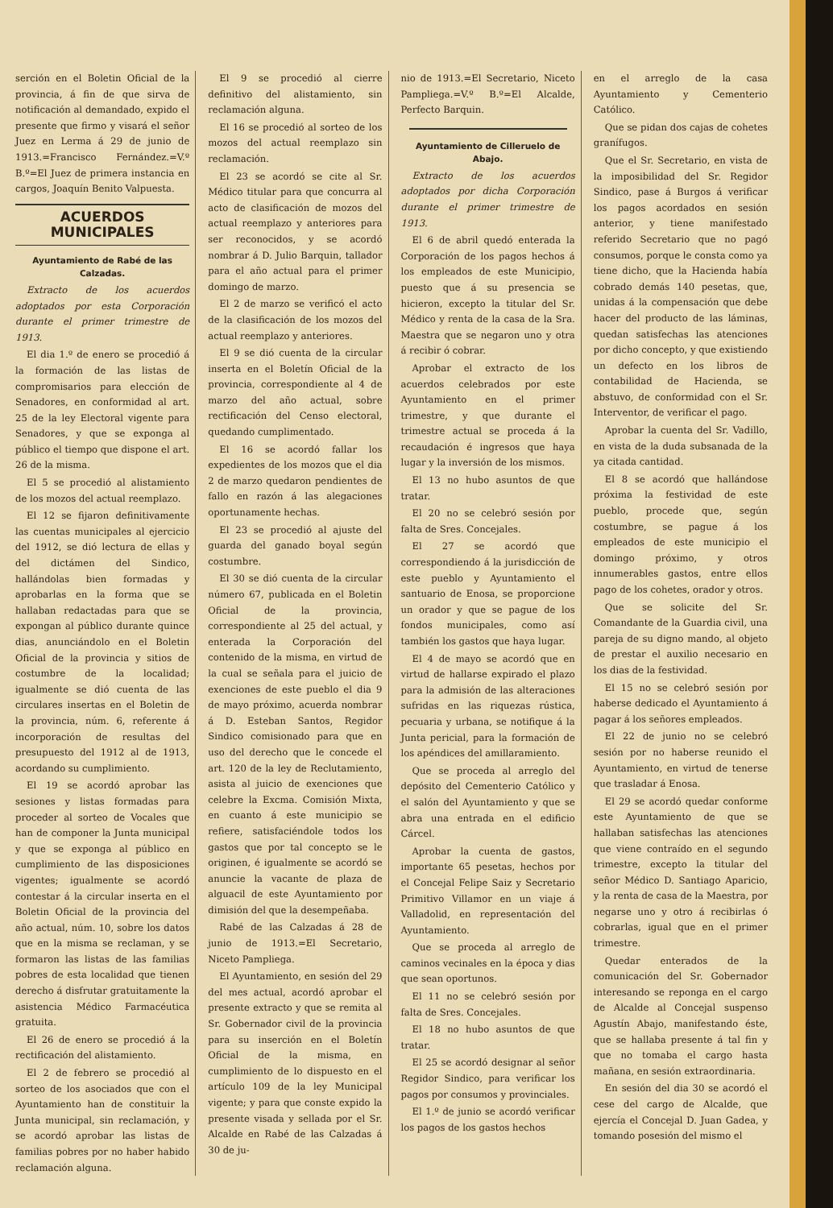serción en el Boletin Oficial de la provincia, á fin de que sirva de notificación al demandado, expido el presente que firmo y visará el señor Juez en Lerma á 29 de junio de 1913.=Francisco Fernández.=V.º B.º=El Juez de primera instancia en cargos, Joaquín Benito Valpuesta.
ACUERDOS MUNICIPALES
Ayuntamiento de Rabé de las Calzadas.
Extracto de los acuerdos adoptados por esta Corporación durante el primer trimestre de 1913.
El dia 1.º de enero se procedió á la formación de las listas de compromisarios para elección de Senadores, en conformidad al art. 25 de la ley Electoral vigente para Senadores, y que se exponga al público el tiempo que dispone el art. 26 de la misma.
El 5 se procedió al alistamiento de los mozos del actual reemplazo.
El 12 se fijaron definitivamente las cuentas municipales al ejercicio del 1912, se dió lectura de ellas y del dictámen del Sindico, hallándolas bien formadas y aprobarlas en la forma que se hallaban redactadas para que se expongan al público durante quince dias, anunciándolo en el Boletin Oficial de la provincia y sitios de costumbre de la localidad; igualmente se dió cuenta de las circulares insertas en el Boletin de la provincia, núm. 6, referente á incorporación de resultas del presupuesto del 1912 al de 1913, acordando su cumplimiento.
El 19 se acordó aprobar las sesiones y listas formadas para proceder al sorteo de Vocales que han de componer la Junta municipal y que se exponga al público en cumplimiento de las disposiciones vigentes; igualmente se acordó contestar á la circular inserta en el Boletin Oficial de la provincia del año actual, núm. 10, sobre los datos que en la misma se reclaman, y se formaron las listas de las familias pobres de esta localidad que tienen derecho á disfrutar gratuitamente la asistencia Médico Farmacéutica gratuita.
El 26 de enero se procedió á la rectificación del alistamiento.
El 2 de febrero se procedió al sorteo de los asociados que con el Ayuntamiento han de constituir la Junta municipal, sin reclamación, y se acordó aprobar las listas de familias pobres por no haber habido reclamación alguna.
El 9 se procedió al cierre definitivo del alistamiento, sin reclamación alguna.
El 16 se procedió al sorteo de los mozos del actual reemplazo sin reclamación.
El 23 se acordó se cite al Sr. Médico titular para que concurra al acto de clasificación de mozos del actual reemplazo y anteriores para ser reconocidos, y se acordó nombrar á D. Julio Barquin, tallador para el año actual para el primer domingo de marzo.
El 2 de marzo se verificó el acto de la clasificación de los mozos del actual reemplazo y anteriores.
El 9 se dió cuenta de la circular inserta en el Boletín Oficial de la provincia, correspondiente al 4 de marzo del año actual, sobre rectificación del Censo electoral, quedando cumplimentado.
El 16 se acordó fallar los expedientes de los mozos que el dia 2 de marzo quedaron pendientes de fallo en razón á las alegaciones oportunamente hechas.
El 23 se procedió al ajuste del guarda del ganado boyal según costumbre.
El 30 se dió cuenta de la circular número 67, publicada en el Boletin Oficial de la provincia, correspondiente al 25 del actual, y enterada la Corporación del contenido de la misma, en virtud de la cual se señala para el juicio de exenciones de este pueblo el dia 9 de mayo próximo, acuerda nombrar á D. Esteban Santos, Regidor Sindico comisionado para que en uso del derecho que le concede el art. 120 de la ley de Reclutamiento, asista al juicio de exenciones que celebre la Excma. Comisión Mixta, en cuanto á este municipio se refiere, satisfaciéndole todos los gastos que por tal concepto se le originen, é igualmente se acordó se anuncie la vacante de plaza de alguacil de este Ayuntamiento por dimisión del que la desempeñaba.
Rabé de las Calzadas á 28 de junio de 1913.=El Secretario, Niceto Pampliega.
El Ayuntamiento, en sesión del 29 del mes actual, acordó aprobar el presente extracto y que se remita al Sr. Gobernador civil de la provincia para su inserción en el Boletín Oficial de la misma, en cumplimiento de lo dispuesto en el artículo 109 de la ley Municipal vigente; y para que conste expido la presente visada y sellada por el Sr. Alcalde en Rabé de las Calzadas á 30 de ju-
nio de 1913.=El Secretario, Niceto Pampliega.=V.º B.º=El Alcalde, Perfecto Barquin.
Ayuntamiento de Cilleruelo de Abajo.
Extracto de los acuerdos adoptados por dicha Corporación durante el primer trimestre de 1913.
El 6 de abril quedó enterada la Corporación de los pagos hechos á los empleados de este Municipio, puesto que á su presencia se hicieron, excepto la titular del Sr. Médico y renta de la casa de la Sra. Maestra que se negaron uno y otra á recibir ó cobrar.
Aprobar el extracto de los acuerdos celebrados por este Ayuntamiento en el primer trimestre, y que durante el trimestre actual se proceda á la recaudación é ingresos que haya lugar y la inversión de los mismos.
El 13 no hubo asuntos de que tratar.
El 20 no se celebró sesión por falta de Sres. Concejales.
El 27 se acordó que correspondiendo á la jurisdicción de este pueblo y Ayuntamiento el santuario de Enosa, se proporcione un orador y que se pague de los fondos municipales, como así también los gastos que haya lugar.
El 4 de mayo se acordó que en virtud de hallarse expirado el plazo para la admisión de las alteraciones sufridas en las riquezas rústica, pecuaria y urbana, se notifique á la Junta pericial, para la formación de los apéndices del amillaramiento.
Que se proceda al arreglo del depósito del Cementerio Católico y el salón del Ayuntamiento y que se abra una entrada en el edificio Cárcel.
Aprobar la cuenta de gastos, importante 65 pesetas, hechos por el Concejal Felipe Saiz y Secretario Primitivo Villamor en un viaje á Valladolid, en representación del Ayuntamiento.
Que se proceda al arreglo de caminos vecinales en la época y dias que sean oportunos.
El 11 no se celebró sesión por falta de Sres. Concejales.
El 18 no hubo asuntos de que tratar.
El 25 se acordó designar al señor Regidor Sindico, para verificar los pagos por consumos y provinciales.
El 1.º de junio se acordó verificar los pagos de los gastos hechos
en el arreglo de la casa Ayuntamiento y Cementerio Católico.
Que se pidan dos cajas de cohetes granífugos.
Que el Sr. Secretario, en vista de la imposibilidad del Sr. Regidor Sindico, pase á Burgos á verificar los pagos acordados en sesión anterior, y tiene manifestado referido Secretario que no pagó consumos, porque le consta como ya tiene dicho, que la Hacienda había cobrado demás 140 pesetas, que, unidas á la compensación que debe hacer del producto de las láminas, quedan satisfechas las atenciones por dicho concepto, y que existiendo un defecto en los libros de contabilidad de Hacienda, se abstuvo, de conformidad con el Sr. Interventor, de verificar el pago.
Aprobar la cuenta del Sr. Vadillo, en vista de la duda subsanada de la ya citada cantidad.
El 8 se acordó que hallándose próxima la festividad de este pueblo, procede que, según costumbre, se pague á los empleados de este municipio el domingo próximo, y otros innumerables gastos, entre ellos pago de los cohetes, orador y otros.
Que se solicite del Sr. Comandante de la Guardia civil, una pareja de su digno mando, al objeto de prestar el auxilio necesario en los dias de la festividad.
El 15 no se celebró sesión por haberse dedicado el Ayuntamiento á pagar á los señores empleados.
El 22 de junio no se celebró sesión por no haberse reunido el Ayuntamiento, en virtud de tenerse que trasladar á Enosa.
El 29 se acordó quedar conforme este Ayuntamiento de que se hallaban satisfechas las atenciones que viene contraído en el segundo trimestre, excepto la titular del señor Médico D. Santiago Aparicio, y la renta de casa de la Maestra, por negarse uno y otro á recibirlas ó cobrarlas, igual que en el primer trimestre.
Quedar enterados de la comunicación del Sr. Gobernador interesando se reponga en el cargo de Alcalde al Concejal suspenso Agustín Abajo, manifestando éste, que se hallaba presente á tal fin y que no tomaba el cargo hasta mañana, en sesión extraordinaria.
En sesión del dia 30 se acordó el cese del cargo de Alcalde, que ejercía el Concejal D. Juan Gadea, y tomando posesión del mismo el